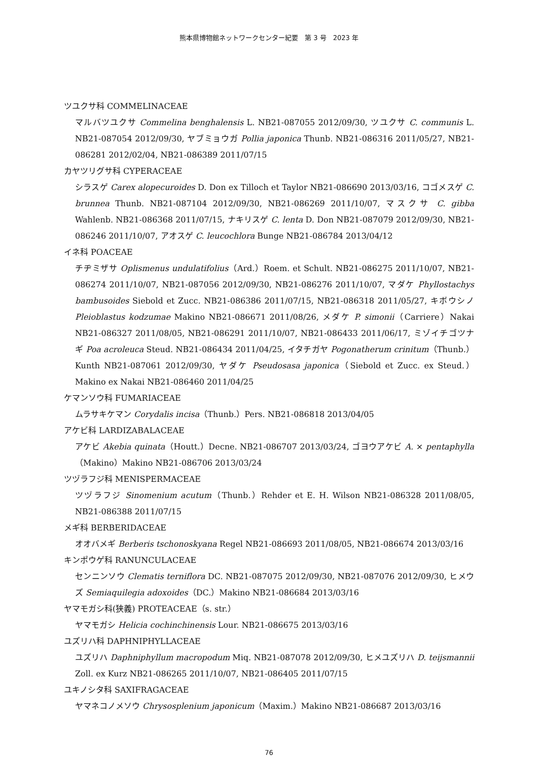熊本県博物館ネットワークセンター紀要　第 3 号　2023 年
ツユクサ科 COMMELINACEAE
マルバツユクサ Commelina benghalensis L. NB21-087055 2012/09/30, ツユクサ C. communis L. NB21-087054 2012/09/30, ヤブミョウガ Pollia japonica Thunb. NB21-086316 2011/05/27, NB21-086281 2012/02/04, NB21-086389 2011/07/15
カヤツリグサ科 CYPERACEAE
シラスゲ Carex alopecuroides D. Don ex Tilloch et Taylor NB21-086690 2013/03/16, コゴメスゲ C. brunnea Thunb. NB21-087104 2012/09/30, NB21-086269 2011/10/07, マスクサ C. gibba Wahlenb. NB21-086368 2011/07/15, ナキリスゲ C. lenta D. Don NB21-087079 2012/09/30, NB21-086246 2011/10/07, アオスゲ C. leucochlora Bunge NB21-086784 2013/04/12
イネ科 POACEAE
チヂミザサ Oplismenus undulatifolius（Ard.）Roem. et Schult. NB21-086275 2011/10/07, NB21-086274 2011/10/07, NB21-087056 2012/09/30, NB21-086276 2011/10/07, マダケ Phyllostachys bambusoides Siebold et Zucc. NB21-086386 2011/07/15, NB21-086318 2011/05/27, キボウシノ Pleioblastus kodzumae Makino NB21-086671 2011/08/26, メダケ P. simonii（Carriere）Nakai NB21-086327 2011/08/05, NB21-086291 2011/10/07, NB21-086433 2011/06/17, ミゾイチゴツナギ Poa acroleuca Steud. NB21-086434 2011/04/25, イタチガヤ Pogonatherum crinitum（Thunb.）Kunth NB21-087061 2012/09/30, ヤダケ Pseudosasa japonica（Siebold et Zucc. ex Steud.）Makino ex Nakai NB21-086460 2011/04/25
ケマンソウ科 FUMARIACEAE
ムラサキケマン Corydalis incisa（Thunb.）Pers. NB21-086818 2013/04/05
アケビ科 LARDIZABALACEAE
アケビ Akebia quinata（Houtt.）Decne. NB21-086707 2013/03/24, ゴヨウアケビ A. × pentaphylla（Makino）Makino NB21-086706 2013/03/24
ツヅラフジ科 MENISPERMACEAE
ツヅラフジ Sinomenium acutum（Thunb.）Rehder et E. H. Wilson NB21-086328 2011/08/05, NB21-086388 2011/07/15
メギ科 BERBERIDACEAE
オオバメギ Berberis tschonoskyana Regel NB21-086693 2011/08/05, NB21-086674 2013/03/16
キンポウゲ科 RANUNCULACEAE
センニンソウ Clematis terniflora DC. NB21-087075 2012/09/30, NB21-087076 2012/09/30, ヒメウズ Semiaquilegia adoxoides（DC.）Makino NB21-086684 2013/03/16
ヤマモガシ科(狭義) PROTEACEAE（s. str.）
ヤマモガシ Helicia cochinchinensis Lour. NB21-086675 2013/03/16
ユズリハ科 DAPHNIPHYLLACEAE
ユズリハ Daphniphyllum macropodum Miq. NB21-087078 2012/09/30, ヒメユズリハ D. teijsmannii Zoll. ex Kurz NB21-086265 2011/10/07, NB21-086405 2011/07/15
ユキノシタ科 SAXIFRAGACEAE
ヤマネコノメソウ Chrysosplenium japonicum（Maxim.）Makino NB21-086687 2013/03/16
76